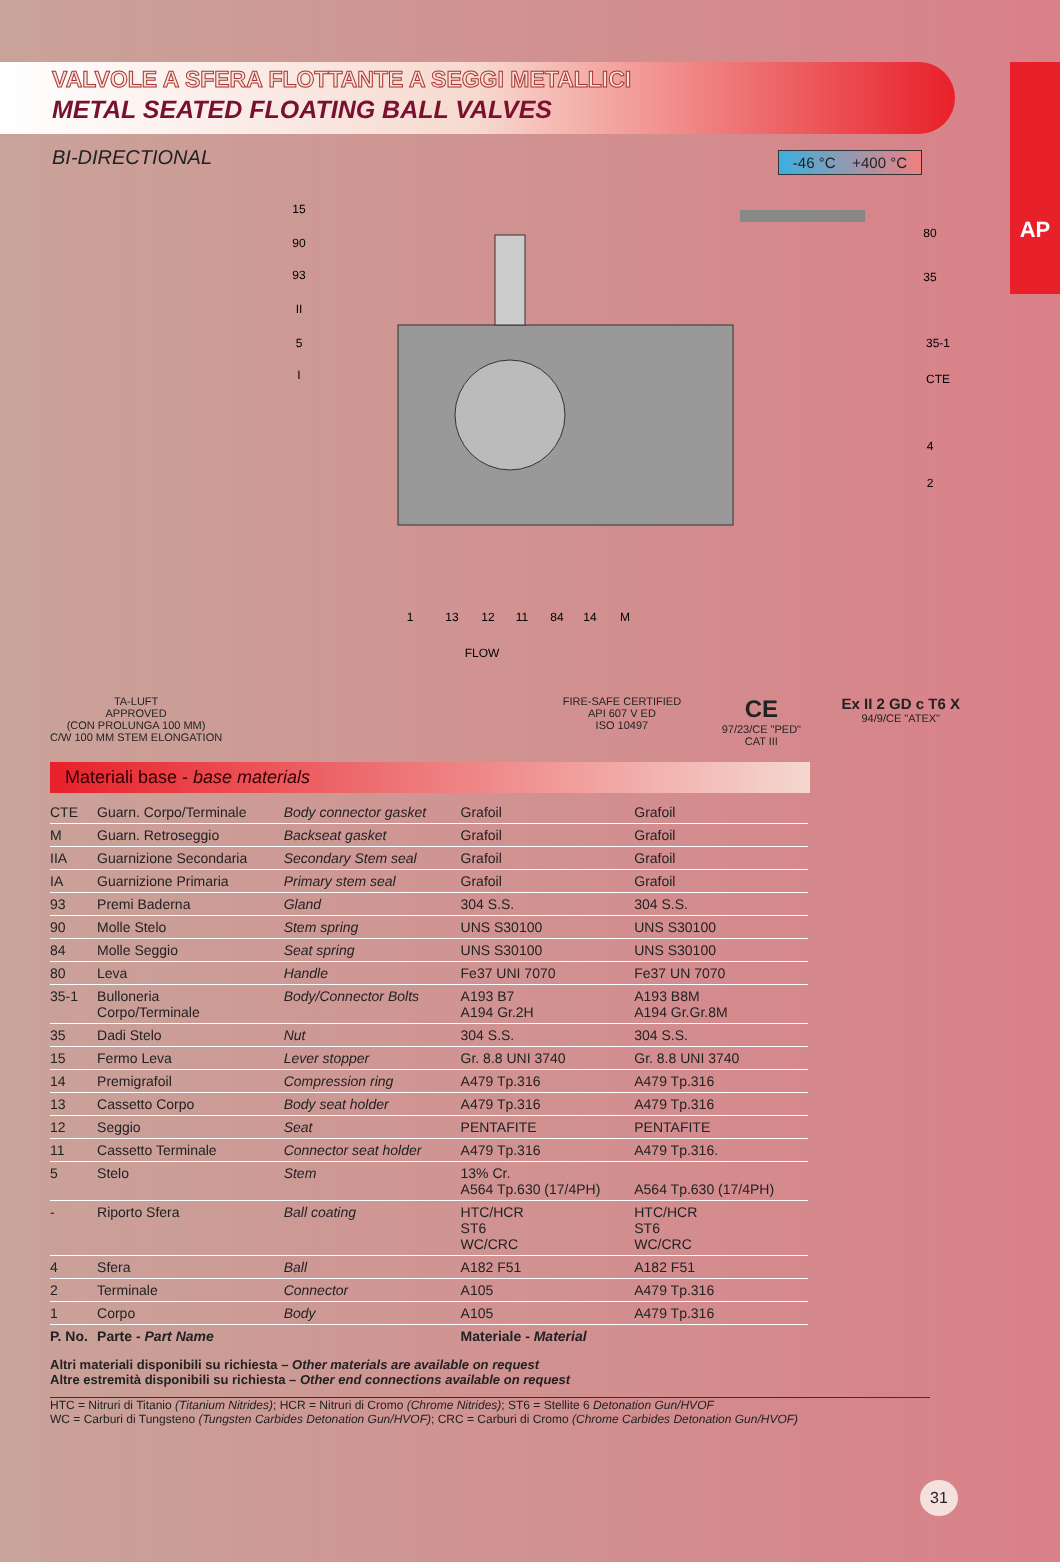AP
VALVOLE A SFERA FLOTTANTE A SEGGI METALLICI
METAL SEATED FLOATING BALL VALVES
BI-DIRECTIONAL -46 °C +400 °C
15
90
93
II
5
I
80
35
35-1
CTE
4
2
1
13
12
11
84
14
M
FLOW
TA-LUFT
APPROVED
(CON PROLUNGA 100 MM)
C/W 100 MM STEM ELONGATION
FIRE-SAFE CERTIFIED
API 607 V ED
ISO 10497
CE
97/23/CE "PED"
CAT III
Ex II 2 GD c T6 X
94/9/CE "ATEX"
Materiali base - base materials
| CTE | Guarn. Corpo/Terminale | Body connector gasket | Grafoil | Grafoil |
| M | Guarn. Retroseggio | Backseat gasket | Grafoil | Grafoil |
| IIA | Guarnizione Secondaria | Secondary Stem seal | Grafoil | Grafoil |
| IA | Guarnizione Primaria | Primary stem seal | Grafoil | Grafoil |
| 93 | Premi Baderna | Gland | 304 S.S. | 304 S.S. |
| 90 | Molle Stelo | Stem spring | UNS S30100 | UNS S30100 |
| 84 | Molle Seggio | Seat spring | UNS S30100 | UNS S30100 |
| 80 | Leva | Handle | Fe37 UNI 7070 | Fe37 UN 7070 |
| 35-1 | Bulloneria Corpo/Terminale | Body/Connector Bolts | A193 B7 A194 Gr.2H | A193 B8M A194 Gr.Gr.8M |
| 35 | Dadi Stelo | Nut | 304 S.S. | 304 S.S. |
| 15 | Fermo Leva | Lever stopper | Gr. 8.8 UNI 3740 | Gr. 8.8 UNI 3740 |
| 14 | Premigrafoil | Compression ring | A479 Tp.316 | A479 Tp.316 |
| 13 | Cassetto Corpo | Body seat holder | A479 Tp.316 | A479 Tp.316 |
| 12 | Seggio | Seat | PENTAFITE | PENTAFITE |
| 11 | Cassetto Terminale | Connector seat holder | A479 Tp.316 | A479 Tp.316. |
| 5 | Stelo | Stem | 13% Cr. A564 Tp.630 (17/4PH) | A564 Tp.630 (17/4PH) |
| - | Riporto Sfera | Ball coating | HTC/HCR ST6 WC/CRC | HTC/HCR ST6 WC/CRC |
| 4 | Sfera | Ball | A182 F51 | A182 F51 |
| 2 | Terminale | Connector | A105 | A479 Tp.316 |
| 1 | Corpo | Body | A105 | A479 Tp.316 |
| P. No. | Parte - Part Name | | Materiale - Material | |
Altri materiali disponibili su richiesta – Other materials are available on request
Altre estremità disponibili su richiesta – Other end connections available on request
HTC = Nitruri di Titanio (Titanium Nitrides); HCR = Nitruri di Cromo (Chrome Nitrides); ST6 = Stellite 6 Detonation Gun/HVOF
WC = Carburi di Tungsteno (Tungsten Carbides Detonation Gun/HVOF); CRC = Carburi di Cromo (Chrome Carbides Detonation Gun/HVOF)
31